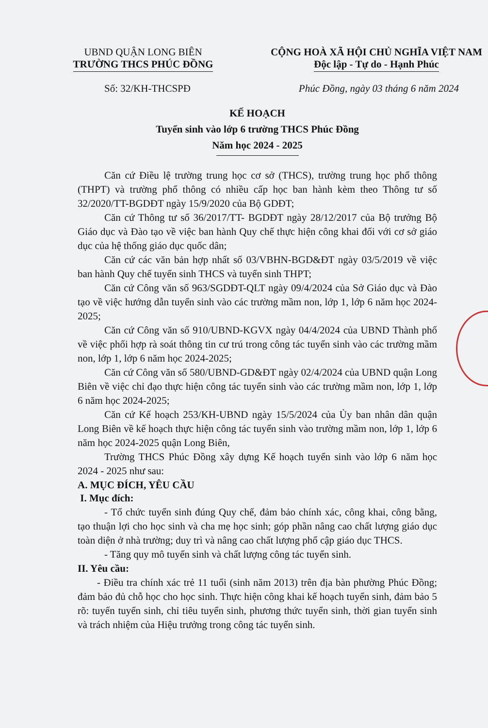UBND QUẬN LONG BIÊN
TRƯỜNG THCS PHÚC ĐỒNG
CỘNG HOÀ XÃ HỘI CHỦ NGHĨA VIỆT NAM
Độc lập - Tự do - Hạnh Phúc
Số: 32/KH-THCSPĐ Phúc Đồng, ngày 03 tháng 6 năm 2024
KẾ HOẠCH
Tuyển sinh vào lớp 6 trường THCS Phúc Đồng
Năm học 2024 - 2025
Căn cứ Điều lệ trường trung học cơ sở (THCS), trường trung học phổ thông (THPT) và trường phổ thông có nhiều cấp học ban hành kèm theo Thông tư số 32/2020/TT-BGDĐT ngày 15/9/2020 của Bộ GDĐT;
Căn cứ Thông tư số 36/2017/TT- BGDĐT ngày 28/12/2017 của Bộ trưởng Bộ Giáo dục và Đào tạo về việc ban hành Quy chế thực hiện công khai đối với cơ sở giáo dục của hệ thống giáo dục quốc dân;
Căn cứ các văn bản hợp nhất số 03/VBHN-BGD&ĐT ngày 03/5/2019 về việc ban hành Quy chế tuyển sinh THCS và tuyển sinh THPT;
Căn cứ Công văn số 963/SGDĐT-QLT ngày 09/4/2024 của Sở Giáo dục và Đào tạo về việc hướng dẫn tuyển sinh vào các trường mầm non, lớp 1, lớp 6 năm học 2024-2025;
Căn cứ Công văn số 910/UBND-KGVX ngày 04/4/2024 của UBND Thành phố về việc phối hợp rà soát thông tin cư trú trong công tác tuyển sinh vào các trường mầm non, lớp 1, lớp 6 năm học 2024-2025;
Căn cứ Công văn số 580/UBND-GD&ĐT ngày 02/4/2024 của UBND quận Long Biên về việc chỉ đạo thực hiện công tác tuyển sinh vào các trường mầm non, lớp 1, lớp 6 năm học 2024-2025;
Căn cứ Kế hoạch 253/KH-UBND ngày 15/5/2024 của Ủy ban nhân dân quận Long Biên về kế hoạch thực hiện công tác tuyển sinh vào trường mầm non, lớp 1, lớp 6 năm học 2024-2025 quận Long Biên,
Trường THCS Phúc Đồng xây dựng Kế hoạch tuyển sinh vào lớp 6 năm học 2024 - 2025 như sau:
A. MỤC ĐÍCH, YÊU CẦU
I. Mục đích:
- Tổ chức tuyển sinh đúng Quy chế, đảm bảo chính xác, công khai, công bằng, tạo thuận lợi cho học sinh và cha mẹ học sinh; góp phần nâng cao chất lượng giáo dục toàn diện ở nhà trường; duy trì và nâng cao chất lượng phổ cập giáo dục THCS.
- Tăng quy mô tuyển sinh và chất lượng công tác tuyển sinh.
II. Yêu cầu:
- Điều tra chính xác trẻ 11 tuổi (sinh năm 2013) trên địa bàn phường Phúc Đồng; đảm bảo đủ chỗ học cho học sinh. Thực hiện công khai kế hoạch tuyển sinh, đảm bảo 5 rõ: tuyến tuyển sinh, chỉ tiêu tuyển sinh, phương thức tuyển sinh, thời gian tuyển sinh và trách nhiệm của Hiệu trưởng trong công tác tuyển sinh.